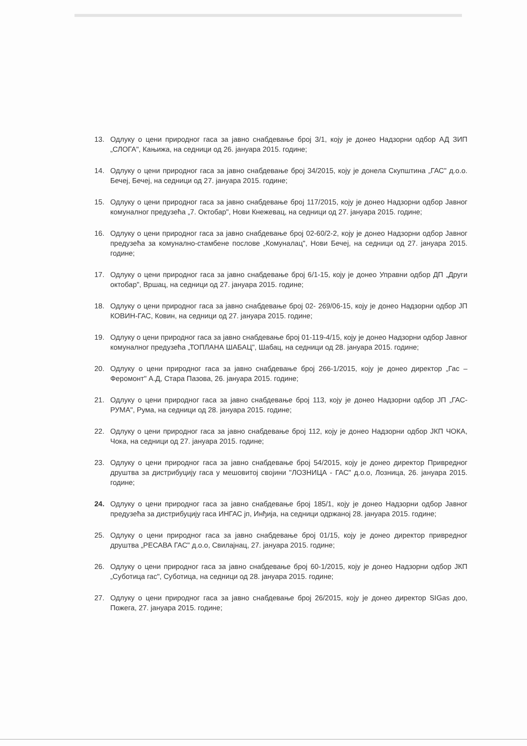13. Одлуку о цени природног гаса за јавно снабдевање број 3/1, коју је донео Надзорни одбор АД ЗИП „СЛОГА", Кањижа, на седници од 26. јануара 2015. године;
14. Одлуку о цени природног гаса за јавно снабдевање број 34/2015, коју је донела Скупштина „ГАС" д.о.о. Бечеј, Бечеј, на седници од 27. јануара 2015. године;
15. Одлуку о цени природног гаса за јавно снабдевање број 117/2015, коју је донео Надзорни одбор Јавног комуналног предузећа „7. Октобар", Нови Кнежевац, на седници од 27. јануара 2015. године;
16. Одлуку о цени природног гаса за јавно снабдевање број 02-60/2-2, коју је донео Надзорни одбор Јавног предузећа за комунално-стамбене послове „Комуналац", Нови Бечеј, на седници од 27. јануара 2015. године;
17. Одлуку о цени природног гаса за јавно снабдевање број 6/1-15, коју је донео Управни одбор ДП „Други октобар", Вршац, на седници од 27. јануара 2015. године;
18. Одлуку о цени природног гаса за јавно снабдевање број 02- 269/06-15, коју је донео Надзорни одбор ЈП КОВИН-ГАС, Ковин, на седници од 27. јануара 2015. године;
19. Одлуку о цени природног гаса за јавно снабдевање број 01-119-4/15, коју је донео Надзорни одбор Јавног комуналног предузећа „ТОПЛАНА ШАБАЦ", Шабац, на седници од 28. јануара 2015. године;
20. Одлуку о цени природног гаса за јавно снабдевање број 266-1/2015, коју је донео директор „Гас – Феромонт" А.Д, Стара Пазова, 26. јануара 2015. године;
21. Одлуку о цени природног гаса за јавно снабдевање број 113, коју је донео Надзорни одбор ЈП „ГАС-РУМА", Рума, на седници од 28. јануара 2015. године;
22. Одлуку о цени природног гаса за јавно снабдевање број 112, коју је донео Надзорни одбор ЈКП ЧОКА, Чока, на седници од 27. јануара 2015. године;
23. Одлуку о цени природног гаса за јавно снабдевање број 54/2015, коју је донео директор Привредног друштва за дистрибуцију гаса у мешовитој својини "ЛОЗНИЦА - ГАС" д.о.о, Лозница, 26. јануара 2015. године;
24. Одлуку о цени природног гаса за јавно снабдевање број 185/1, коју је донео Надзорни одбор Јавног предузећа за дистрибуцију гаса ИНГАС јп, Инђија, на седници одржаној 28. јануара 2015. године;
25. Одлуку о цени природног гаса за јавно снабдевање број 01/15, коју је донео директор привредног друштва „РЕСАВА ГАС" д.о.о, Свилајнац, 27. јануара 2015. године;
26. Одлуку о цени природног гаса за јавно снабдевање број 60-1/2015, коју је донео Надзорни одбор ЈКП „Суботица гас", Суботица, на седници од 28. јануара 2015. године;
27. Одлуку о цени природног гаса за јавно снабдевање број 26/2015, коју је донео директор SIGas доо, Пожега, 27. јануара 2015. године;